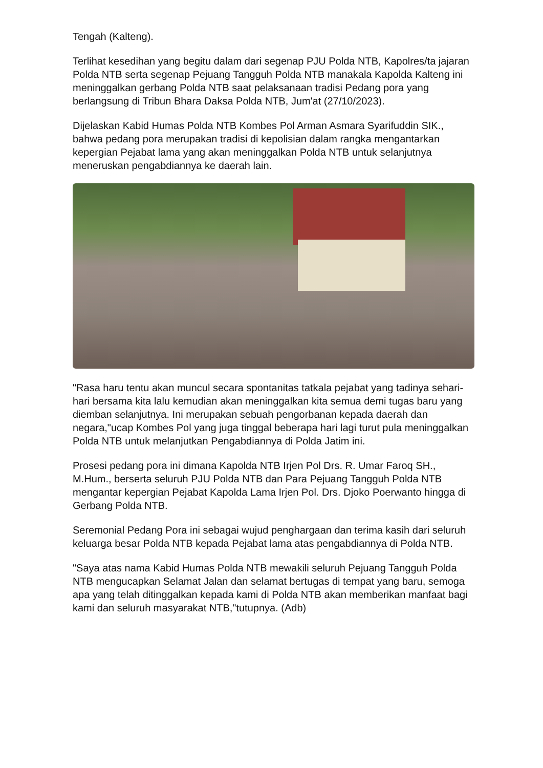Tengah (Kalteng).
Terlihat kesedihan yang begitu dalam dari segenap PJU Polda NTB, Kapolres/ta jajaran Polda NTB serta segenap Pejuang Tangguh Polda NTB manakala Kapolda Kalteng ini meninggalkan gerbang Polda NTB saat pelaksanaan tradisi Pedang pora yang berlangsung di Tribun Bhara Daksa Polda NTB, Jum'at (27/10/2023).
Dijelaskan Kabid Humas Polda NTB Kombes Pol Arman Asmara Syarifuddin SIK., bahwa pedang pora merupakan tradisi di kepolisian dalam rangka mengantarkan kepergian Pejabat lama yang akan meninggalkan Polda NTB untuk selanjutnya meneruskan pengabdiannya ke daerah lain.
"Rasa haru tentu akan muncul secara spontanitas tatkala pejabat yang tadinya sehari-hari bersama kita lalu kemudian akan meninggalkan kita semua demi tugas baru yang diemban selanjutnya. Ini merupakan sebuah pengorbanan kepada daerah dan negara,"ucap Kombes Pol yang juga tinggal beberapa hari lagi turut pula meninggalkan Polda NTB untuk melanjutkan Pengabdiannya di Polda Jatim ini.
Prosesi pedang pora ini dimana Kapolda NTB Irjen Pol Drs. R. Umar Faroq SH., M.Hum., berserta seluruh PJU Polda NTB dan Para Pejuang Tangguh Polda NTB mengantar kepergian Pejabat Kapolda Lama Irjen Pol. Drs. Djoko Poerwanto hingga di Gerbang Polda NTB.
Seremonial Pedang Pora ini sebagai wujud penghargaan dan terima kasih dari seluruh keluarga besar Polda NTB kepada Pejabat lama atas pengabdiannya di Polda NTB.
"Saya atas nama Kabid Humas Polda NTB mewakili seluruh Pejuang Tangguh Polda NTB mengucapkan Selamat Jalan dan selamat bertugas di tempat yang baru, semoga apa yang telah ditinggalkan kepada kami di Polda NTB akan memberikan manfaat bagi kami dan seluruh masyarakat NTB,"tutupnya. (Adb)